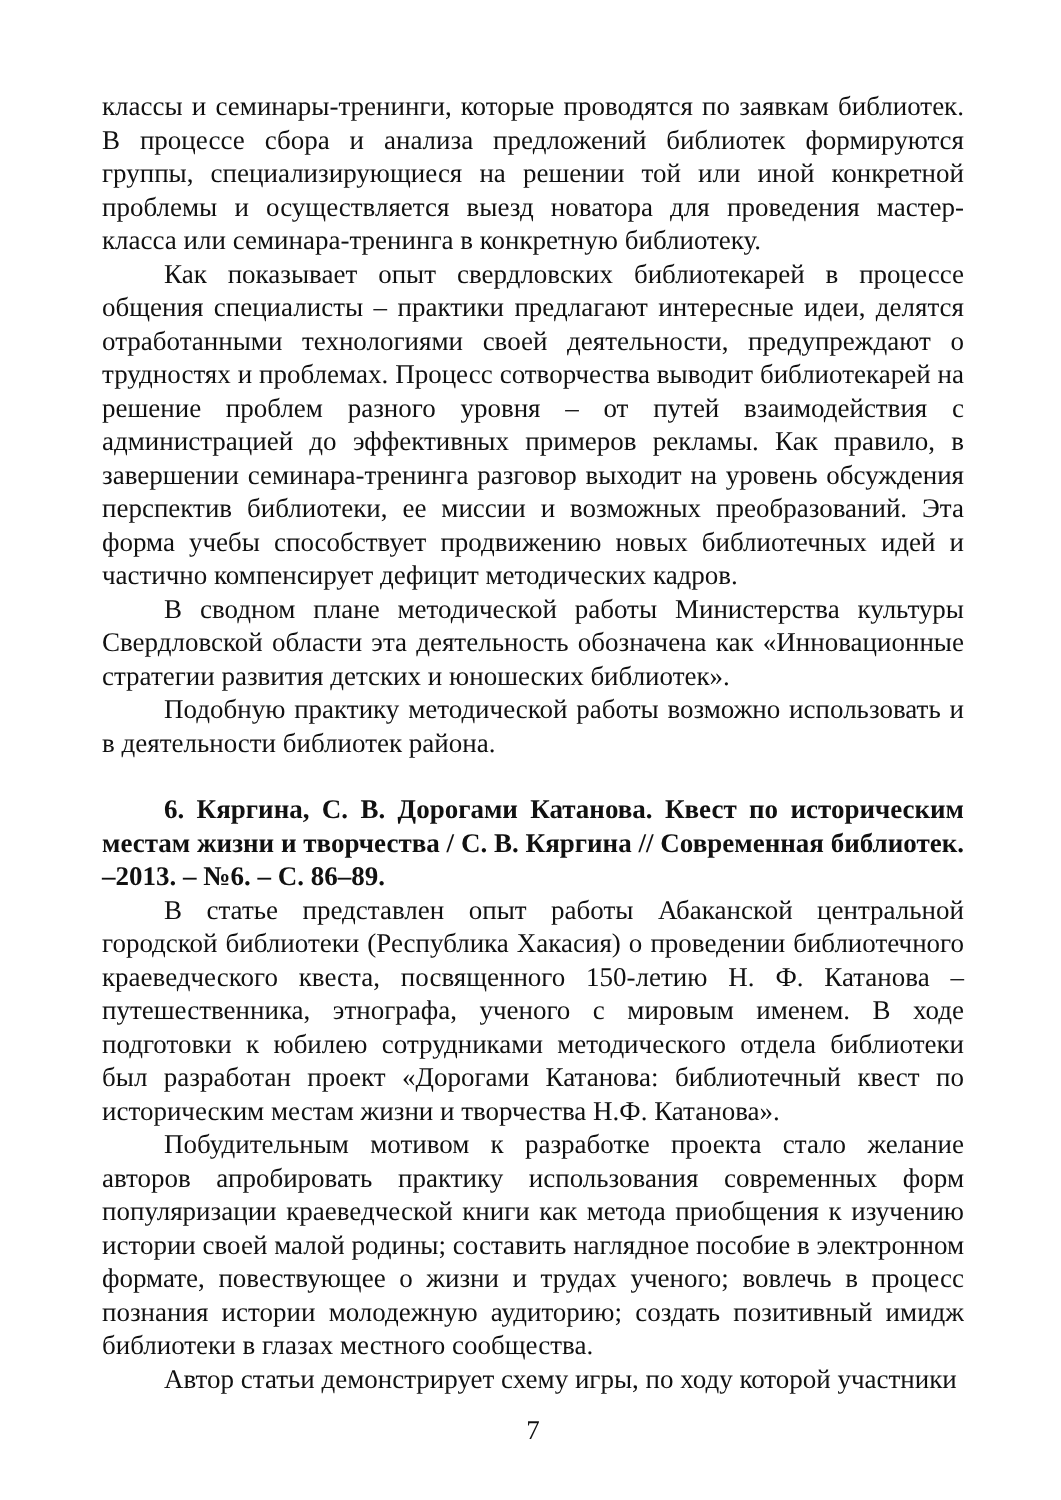классы и семинары-тренинги, которые проводятся по заявкам библиотек. В процессе сбора и анализа предложений библиотек формируются группы, специализирующиеся на решении той или иной конкретной проблемы и осуществляется выезд новатора для проведения мастер-класса или семинара-тренинга в конкретную библиотеку.
Как показывает опыт свердловских библиотекарей в процессе общения специалисты – практики предлагают интересные идеи, делятся отработанными технологиями своей деятельности, предупреждают о трудностях и проблемах. Процесс сотворчества выводит библиотекарей на решение проблем разного уровня – от путей взаимодействия с администрацией до эффективных примеров рекламы. Как правило, в завершении семинара-тренинга разговор выходит на уровень обсуждения перспектив библиотеки, ее миссии и возможных преобразований. Эта форма учебы способствует продвижению новых библиотечных идей и частично компенсирует дефицит методических кадров.
В сводном плане методической работы Министерства культуры Свердловской области эта деятельность обозначена как «Инновационные стратегии развития детских и юношеских библиотек».
Подобную практику методической работы возможно использовать и в деятельности библиотек района.
6. Кяргина, С. В. Дорогами Катанова. Квест по историческим местам жизни и творчества / С. В. Кяргина // Современная библиотек. –2013. – №6. – С. 86–89.
В статье представлен опыт работы Абаканской центральной городской библиотеки (Республика Хакасия) о проведении библиотечного краеведческого квеста, посвященного 150-летию Н. Ф. Катанова – путешественника, этнографа, ученого с мировым именем. В ходе подготовки к юбилею сотрудниками методического отдела библиотеки был разработан проект «Дорогами Катанова: библиотечный квест по историческим местам жизни и творчества Н.Ф. Катанова».
Побудительным мотивом к разработке проекта стало желание авторов апробировать практику использования современных форм популяризации краеведческой книги как метода приобщения к изучению истории своей малой родины; составить наглядное пособие в электронном формате, повествующее о жизни и трудах ученого; вовлечь в процесс познания истории молодежную аудиторию; создать позитивный имидж библиотеки в глазах местного сообщества.
Автор статьи демонстрирует схему игры, по ходу которой участники
7